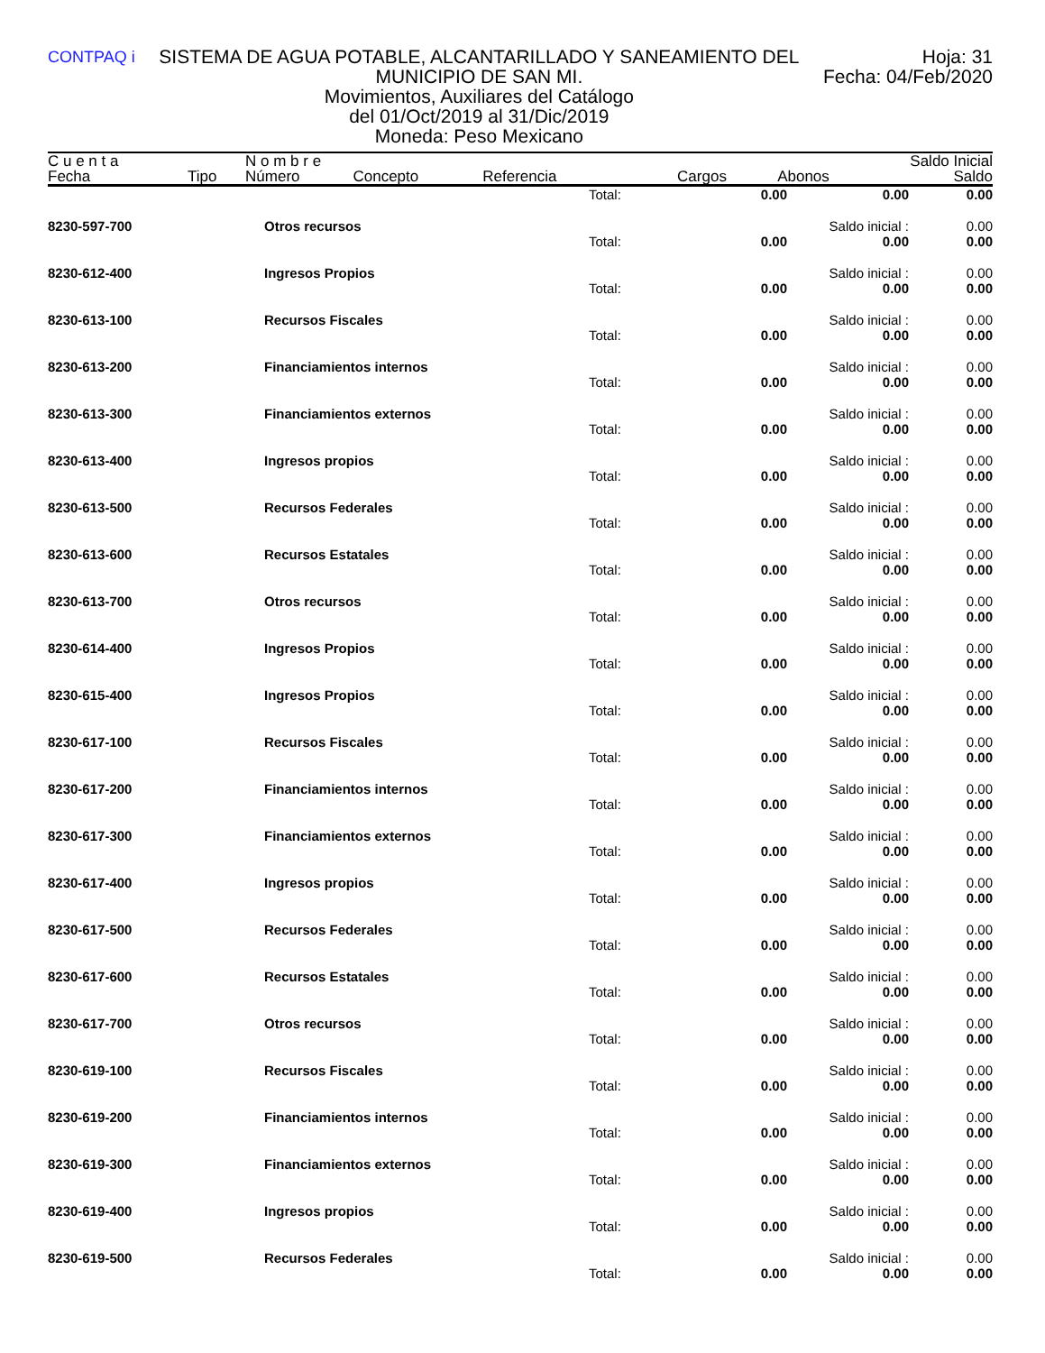CONTPAQ i
SISTEMA DE AGUA POTABLE, ALCANTARILLADO Y SANEAMIENTO DEL MUNICIPIO DE SAN MI.
Movimientos, Auxiliares del Catálogo
del 01/Oct/2019 al 31/Dic/2019
Moneda: Peso Mexicano
Hoja: 31
Fecha: 04/Feb/2020
| C u e n t a | | N o m b r e | | | | | Saldo Inicial |
| Fecha | Tipo | Número | Concepto | Referencia | Cargos | Abonos | Saldo |
| | | Total: | 0.00 | 0.00 | 0.00 |
| 8230-597-700 | Otros recursos | | | Saldo inicial : | 0.00 |
| | | Total: | 0.00 | 0.00 | 0.00 |
| 8230-612-400 | Ingresos Propios | | | Saldo inicial : | 0.00 |
| | | Total: | 0.00 | 0.00 | 0.00 |
| 8230-613-100 | Recursos Fiscales | | | Saldo inicial : | 0.00 |
| | | Total: | 0.00 | 0.00 | 0.00 |
| 8230-613-200 | Financiamientos internos | | | Saldo inicial : | 0.00 |
| | | Total: | 0.00 | 0.00 | 0.00 |
| 8230-613-300 | Financiamientos externos | | | Saldo inicial : | 0.00 |
| | | Total: | 0.00 | 0.00 | 0.00 |
| 8230-613-400 | Ingresos propios | | | Saldo inicial : | 0.00 |
| | | Total: | 0.00 | 0.00 | 0.00 |
| 8230-613-500 | Recursos Federales | | | Saldo inicial : | 0.00 |
| | | Total: | 0.00 | 0.00 | 0.00 |
| 8230-613-600 | Recursos Estatales | | | Saldo inicial : | 0.00 |
| | | Total: | 0.00 | 0.00 | 0.00 |
| 8230-613-700 | Otros recursos | | | Saldo inicial : | 0.00 |
| | | Total: | 0.00 | 0.00 | 0.00 |
| 8230-614-400 | Ingresos Propios | | | Saldo inicial : | 0.00 |
| | | Total: | 0.00 | 0.00 | 0.00 |
| 8230-615-400 | Ingresos Propios | | | Saldo inicial : | 0.00 |
| | | Total: | 0.00 | 0.00 | 0.00 |
| 8230-617-100 | Recursos Fiscales | | | Saldo inicial : | 0.00 |
| | | Total: | 0.00 | 0.00 | 0.00 |
| 8230-617-200 | Financiamientos internos | | | Saldo inicial : | 0.00 |
| | | Total: | 0.00 | 0.00 | 0.00 |
| 8230-617-300 | Financiamientos externos | | | Saldo inicial : | 0.00 |
| | | Total: | 0.00 | 0.00 | 0.00 |
| 8230-617-400 | Ingresos propios | | | Saldo inicial : | 0.00 |
| | | Total: | 0.00 | 0.00 | 0.00 |
| 8230-617-500 | Recursos Federales | | | Saldo inicial : | 0.00 |
| | | Total: | 0.00 | 0.00 | 0.00 |
| 8230-617-600 | Recursos Estatales | | | Saldo inicial : | 0.00 |
| | | Total: | 0.00 | 0.00 | 0.00 |
| 8230-617-700 | Otros recursos | | | Saldo inicial : | 0.00 |
| | | Total: | 0.00 | 0.00 | 0.00 |
| 8230-619-100 | Recursos Fiscales | | | Saldo inicial : | 0.00 |
| | | Total: | 0.00 | 0.00 | 0.00 |
| 8230-619-200 | Financiamientos internos | | | Saldo inicial : | 0.00 |
| | | Total: | 0.00 | 0.00 | 0.00 |
| 8230-619-300 | Financiamientos externos | | | Saldo inicial : | 0.00 |
| | | Total: | 0.00 | 0.00 | 0.00 |
| 8230-619-400 | Ingresos propios | | | Saldo inicial : | 0.00 |
| | | Total: | 0.00 | 0.00 | 0.00 |
| 8230-619-500 | Recursos Federales | | | Saldo inicial : | 0.00 |
| | | Total: | 0.00 | 0.00 | 0.00 |